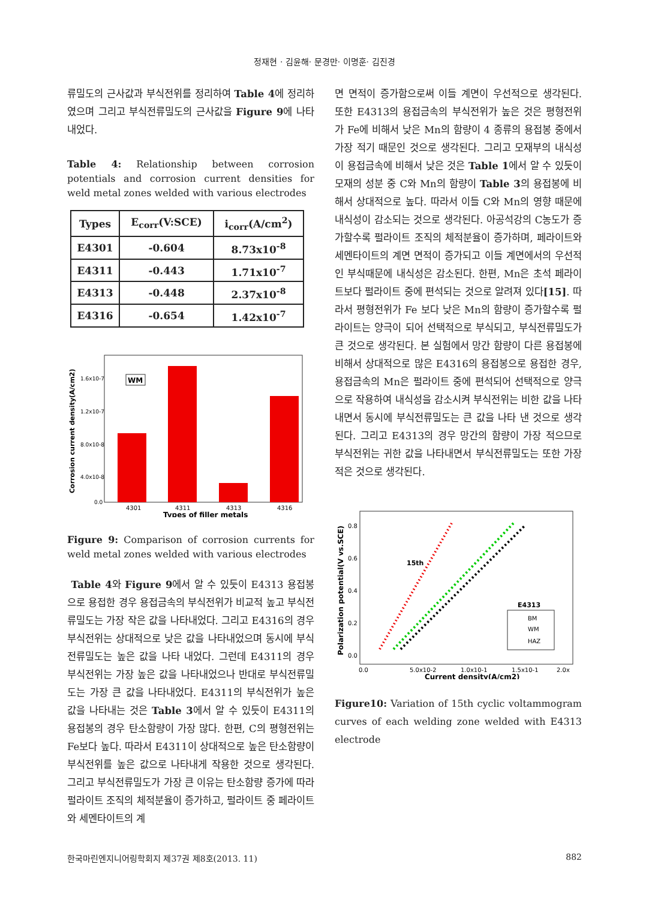정재현 · 김윤해· 문경만· 이명훈· 김진경
류밀도의 근사값과 부식전위를 정리하여 Table 4에 정리하였으며 그리고 부식전류밀도의 근사값을 Figure 9에 나타내었다.
Table 4: Relationship between corrosion potentials and corrosion current densities for weld metal zones welded with various electrodes
| Types | E<sub>corr</sub>(V:SCE) | i<sub>corr</sub>(A/cm<sup>2</sup>) |
| --- | --- | --- |
| E4301 | -0.604 | 8.73x10<sup>-8</sup> |
| E4311 | -0.443 | 1.71x10<sup>-7</sup> |
| E4313 | -0.448 | 2.37x10<sup>-8</sup> |
| E4316 | -0.654 | 1.42x10<sup>-7</sup> |
WM
1.6x10-7
1.2x10-7
8.0x10-8
4.0x10-8
0.0
4301
4311
4313
4316
Types of filler metals
Corrosion current density(A/cm2)
Figure 9: Comparison of corrosion currents for weld metal zones welded with various electrodes
Table 4와 Figure 9에서 알 수 있듯이 E4313 용접봉으로 용접한 경우 용접금속의 부식전위가 비교적 높고 부식전류밀도는 가장 작은 값을 나타내었다. 그리고 E4316의 경우 부식전위는 상대적으로 낮은 값을 나타내었으며 동시에 부식전류밀도는 높은 값을 나타 내었다. 그런데 E4311의 경우 부식전위는 가장 높은 값을 나타내었으나 반대로 부식전류밀도는 가장 큰 값을 나타내었다. E4311의 부식전위가 높은 값을 나타내는 것은 Table 3에서 알 수 있듯이 E4311의 용접봉의 경우 탄소함량이 가장 많다. 한편, C의 평형전위는 Fe보다 높다. 따라서 E4311이 상대적으로 높은 탄소함량이 부식전위를 높은 값으로 나타내게 작용한 것으로 생각된다. 그리고 부식전류밀도가 가장 큰 이유는 탄소함량 증가에 따라 펄라이트 조직의 체적분율이 증가하고, 펄라이트 중 페라이트와 세멘타이트의 계
면 면적이 증가함으로써 이들 계면이 우선적으로 생각된다. 또한 E4313의 용접금속의 부식전위가 높은 것은 평형전위가 Fe에 비해서 낮은 Mn의 함량이 4 종류의 용접봉 중에서 가장 적기 때문인 것으로 생각된다. 그리고 모재부의 내식성이 용접금속에 비해서 낮은 것은 Table 1에서 알 수 있듯이 모재의 성분 중 C와 Mn의 함량이 Table 3의 용접봉에 비해서 상대적으로 높다. 따라서 이들 C와 Mn의 영향 때문에 내식성이 감소되는 것으로 생각된다. 아공석강의 C농도가 증가할수록 펄라이트 조직의 체적분율이 증가하며, 페라이트와 세멘타이트의 계면 면적이 증가되고 이들 계면에서의 우선적인 부식때문에 내식성은 감소된다. 한편, Mn은 초석 페라이트보다 펄라이트 중에 편석되는 것으로 알려져 있다[15]. 따라서 평형전위가 Fe 보다 낮은 Mn의 함량이 증가할수록 펄라이트는 양극이 되어 선택적으로 부식되고, 부식전류밀도가 큰 것으로 생각된다. 본 실험에서 망간 함량이 다른 용접봉에 비해서 상대적으로 많은 E4316의 용접봉으로 용접한 경우, 용접금속의 Mn은 펄라이트 중에 편석되어 선택적으로 양극으로 작용하여 내식성을 감소시켜 부식전위는 비한 값을 나타내면서 동시에 부식전류밀도는 큰 값을 나타 낸 것으로 생각된다. 그리고 E4313의 경우 망간의 함량이 가장 적으므로 부식전위는 귀한 값을 나타내면서 부식전류밀도는 또한 가장 적은 것으로 생각된다.
15th
E4313
BM
WM
HAZ
0.8
0.6
0.4
0.2
0.0
0.0
5.0x10-2
1.0x10-1
1.5x10-1
2.0x
Current density(A/cm2)
Polarization potential(V vs.SCE)
Figure10: Variation of 15th cyclic voltammogram curves of each welding zone welded with E4313 electrode
한국마린엔지니어링학회지 제37권 제8호(2013. 11) 882